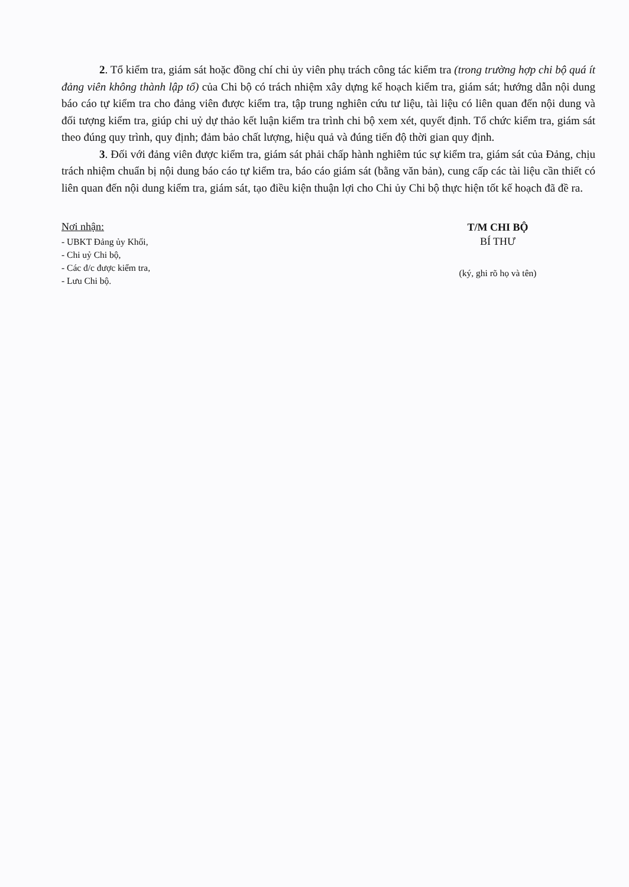2. Tổ kiểm tra, giám sát hoặc đồng chí chi ủy viên phụ trách công tác kiểm tra (trong trường hợp chi bộ quá ít đảng viên không thành lập tổ) của Chi bộ có trách nhiệm xây dựng kế hoạch kiểm tra, giám sát; hướng dẫn nội dung báo cáo tự kiểm tra cho đảng viên được kiểm tra, tập trung nghiên cứu tư liệu, tài liệu có liên quan đến nội dung và đối tượng kiểm tra, giúp chi uỷ dự thảo kết luận kiểm tra trình chi bộ xem xét, quyết định. Tổ chức kiểm tra, giám sát theo đúng quy trình, quy định; đảm bảo chất lượng, hiệu quả và đúng tiến độ thời gian quy định.
3. Đối với đảng viên được kiểm tra, giám sát phải chấp hành nghiêm túc sự kiểm tra, giám sát của Đảng, chịu trách nhiệm chuẩn bị nội dung báo cáo tự kiểm tra, báo cáo giám sát (bằng văn bản), cung cấp các tài liệu cần thiết có liên quan đến nội dung kiểm tra, giám sát, tạo điều kiện thuận lợi cho Chi ủy Chi bộ thực hiện tốt kế hoạch đã đề ra.
Nơi nhận:
- UBKT Đảng ủy Khối,
- Chi uỷ Chi bộ,
- Các đ/c được kiểm tra,
- Lưu Chi bộ.
T/M CHI BỘ
BÍ THƯ
(ký, ghi rõ họ và tên)